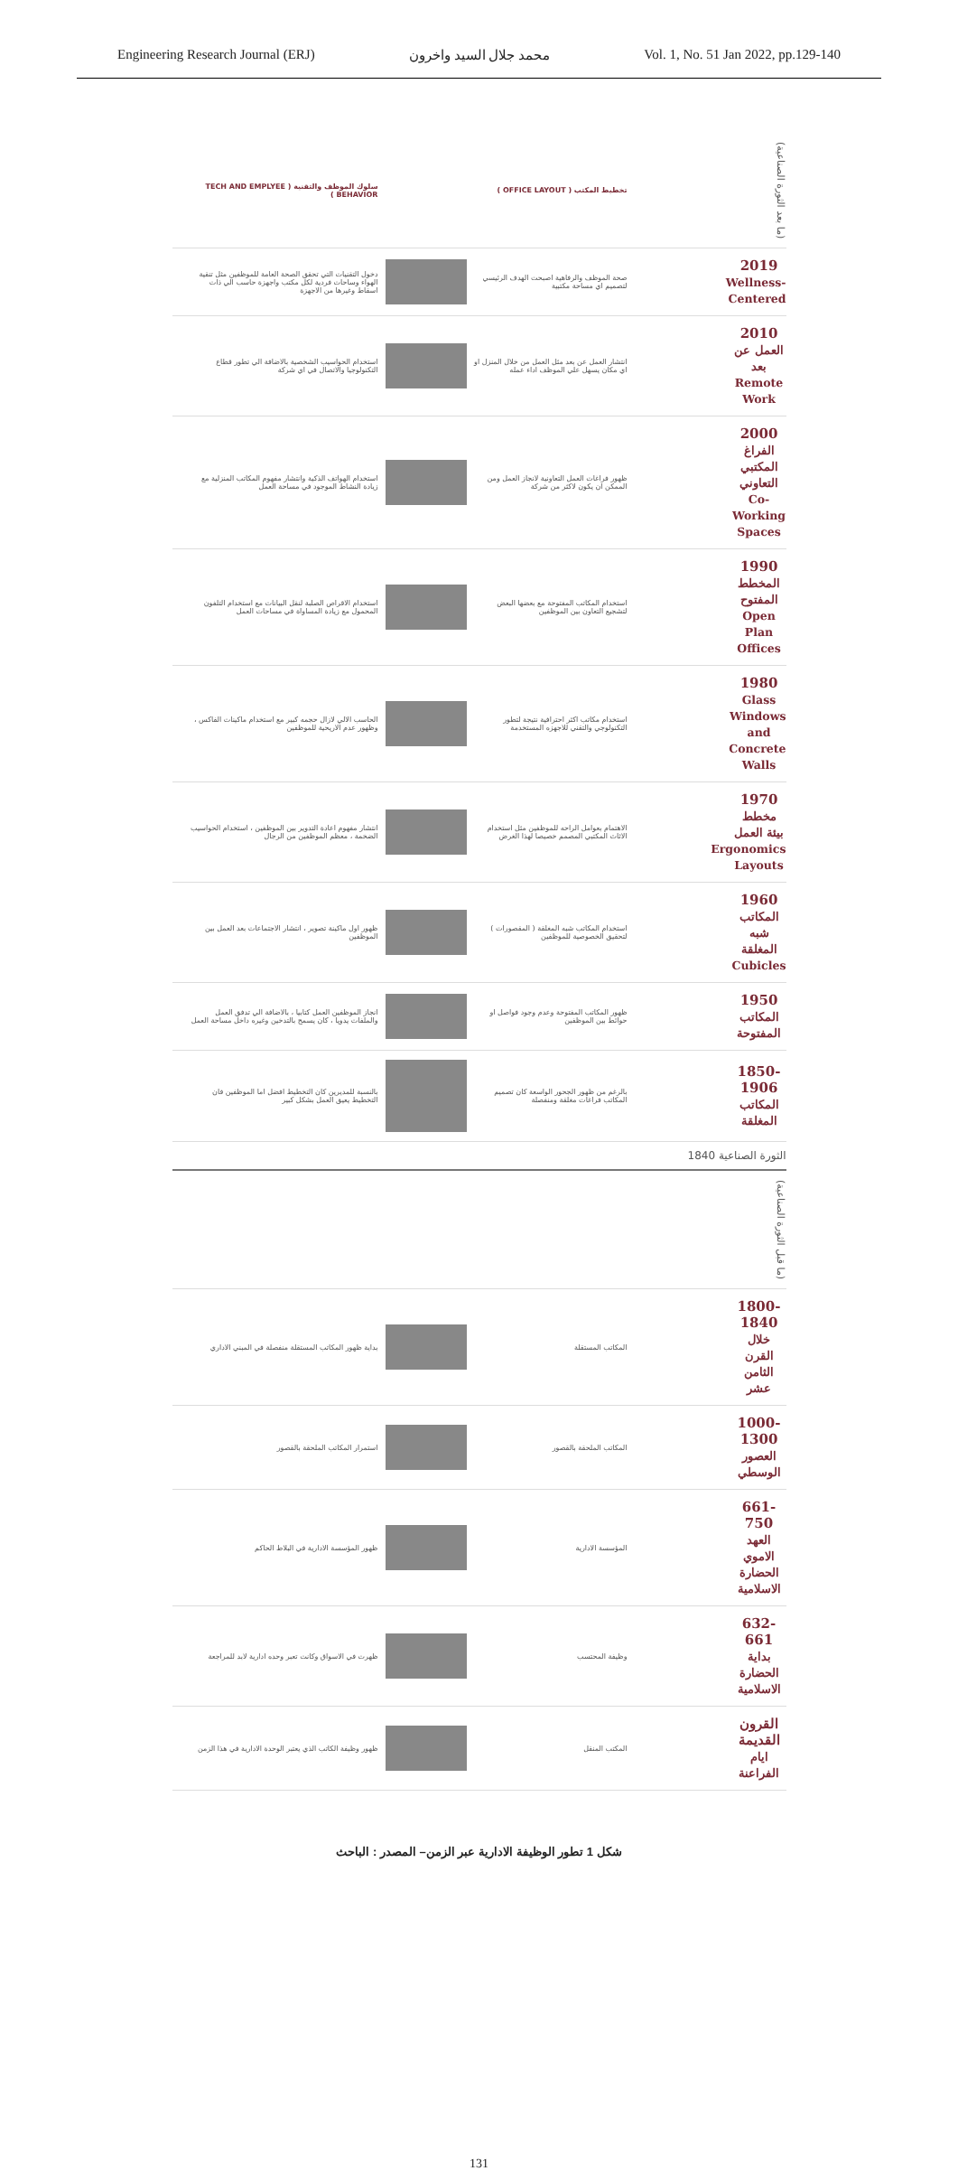Engineering Research Journal (ERJ) محمد جلال السيد واخرون Vol. 1, No. 51 Jan 2022, pp.129-140
(ما بعد الثورة الصناعية)
تخطيط المكتب ( OFFICE LAYOUT )
سلوك الموظف والتقنية ( TECH AND EMPLYEE BEHAVIOR )
2019
Wellness-Centered
صحة الموظف والرفاهية اصبحت الهدف الرئيسي لتصميم اي مساحة مكتبية
دخول التقنيات التي تحقق الصحة العامة للموظفين مثل تنقية الهواء وساحات فردية لكل مكتب واجهزة حاسب الي ذات اسقاط وغيرها من الاجهزة
2010
العمل عن بعد Remote Work
انتشار العمل عن بعد مثل العمل من خلال المنزل او اي مكان يسهل علي الموظف اداء عمله
استخدام الحواسيب الشخصية بالاضافة الي تطور قطاع التكنولوجيا والاتصال في اي شركة
2000
الفراغ المكتبي التعاوني Co-Working Spaces
ظهور فراغات العمل التعاونية لانجاز العمل ومن الممكن ان يكون لاكثر من شركة
استخدام الهواتف الذكية وانتشار مفهوم المكاتب المنزلية مع زيادة النشاط الموجود في مساحة العمل
1990
المخطط المفتوح Open Plan Offices
استخدام المكاتب المفتوحة مع بعضها البعض لتشجيع التعاون بين الموظفين
استخدام الاقراص الصلبة لنقل البيانات مع استخدام التلفون المحمول مع زيادة المساواة في مساحات العمل
1980
Glass Windows and Concrete Walls
استخدام مكاتب اكثر احترافية نتيجة لتطور التكنولوجي والتقني للاجهزه المستخدمة
الحاسب الالي لازال حجمه كبير مع استخدام ماكينات الفاكس ، وظهور عدم الاريحية للموظفين
1970
مخطط بيئة العمل Ergonomics Layouts
الاهتمام بعوامل الراحه للموظفين مثل استخدام الاثاث المكتبي المصمم خصيصا لهذا الغرض
انتشار مفهوم اعادة التدوير بين الموظفين ، استخدام الحواسيب الضخمة ، معظم الموظفين من الرجال
1960
المكاتب شبه المغلقة Cubicles
استخدام المكاتب شبه المغلقة ( المقصورات ) لتحقيق الخصوصية للموظفين
ظهور اول ماكينة تصوير ، انتشار الاجتماعات بعد العمل بين الموظفين
1950
المكاتب المفتوحة
ظهور المكاتب المفتوحة وعدم وجود فواصل او حوائط بين الموظفين
انجاز الموظفين العمل كتابيا ، بالاضافة الي تدفق العمل والملفات يدويا ، كان يسمح بالتدخين وغيره داخل مساحة العمل
1850-1906
المكاتب المغلقة
بالرغم من ظهور الجحور الواسعة كان تصميم المكاتب فراغات مغلقة ومنفصلة
بالنسبة للمديرين كان التخطيط افضل اما الموظفين فان التخطيط يعيق العمل بشكل كبير
الثورة الصناعية 1840
(ما قبل الثورة الصناعية)
1800-1840
خلال القرن الثامن عشر
المكاتب المستقلة
بداية ظهور المكاتب المستقلة منفصلة في المبني الاداري
1000-1300
العصور الوسطي
المكاتب الملحقة بالقصور
استمرار المكاتب الملحقة بالقصور
661-750
العهد الاموي الحضارة الاسلامية
المؤسسة الادارية
ظهور المؤسسة الادارية في البلاط الحاكم
632-661
بداية الحضارة الاسلامية
وظيفة المحتسب
ظهرت في الاسواق وكانت تعبر وحده ادارية لابد للمراجعة
القرون القديمة
ايام الفراعنة
المكتب المنقل
ظهور وظيفة الكاتب الذي يعتبر الوحدة الادارية في هذا الزمن
شكل 1 تطور الوظيفة الادارية عبر الزمن– المصدر : الباحث
131